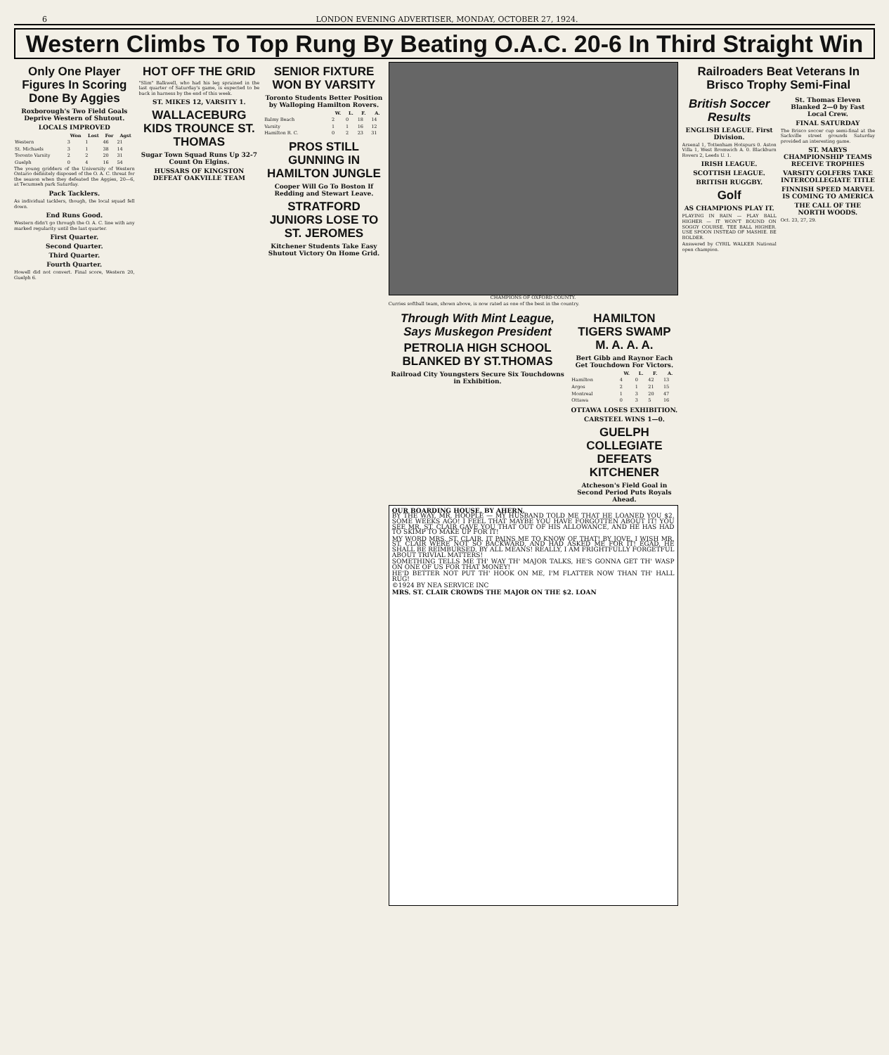6 LONDON EVENING ADVERTISER, MONDAY, OCTOBER 27, 1924.
Western Climbs To Top Rung By Beating O.A.C. 20-6 In Third Straight Win
Only One Player Figures In Scoring Done By Aggies
Roxborough's Two Field Goals Deprive Western of Shutout.
LOCALS IMPROVED
| | Won | Lost | For | Agst |
| --- | --- | --- | --- | --- |
| Western | 3 | 1 | 46 | 21 |
| St. Michaels | 3 | 1 | 38 | 14 |
| Toronto Varsity | 2 | 2 | 20 | 31 |
| Guelph | 0 | 4 | 16 | 54 |
The young gridders of the University of Western Ontario definitely disposed of the O. A. C. threat for the season when they defeated the Aggies, 20—6, at Tecumseh park Saturday.
Pack Tacklers.
As individual tacklers, though, the local squad fell down.
End Runs Good.
Western didn't go through the O. A. C. line with any marked regularity until the last quarter.
First Quarter.
Second Quarter.
Third Quarter.
Fourth Quarter.
Howell did not convert. Final score, Western 20, Guelph 6.
HOT OFF THE GRID
"Slim" Balkwell, who had his leg sprained in the last quarter of Saturday's game, is expected to be back in harness by the end of this week.
ST. MIKES 12, VARSITY 1.
WALLACEBURG KIDS TROUNCE ST. THOMAS
Sugar Town Squad Runs Up 32-7 Count On Elgins.
HUSSARS OF KINGSTON DEFEAT OAKVILLE TEAM
SENIOR FIXTURE WON BY VARSITY
Toronto Students Better Position by Walloping Hamilton Rovers.
| | W. | L. | F. | A. |
| --- | --- | --- | --- | --- |
| Balmy Beach | 2 | 0 | 18 | 14 |
| Varsity | 1 | 1 | 16 | 12 |
| Hamilton R. C. | 0 | 2 | 23 | 31 |
PROS STILL GUNNING IN HAMILTON JUNGLE
Cooper Will Go To Boston If Redding and Stewart Leave.
STRATFORD JUNIORS LOSE TO ST. JEROMES
Kitchener Students Take Easy Shutout Victory On Home Grid.
CHAMPIONS OF OXFORD COUNTY.
Curries softball team, shown above, is now rated as one of the best in the country.
Through With Mint League, Says Muskegon President
PETROLIA HIGH SCHOOL BLANKED BY ST.THOMAS
Railroad City Youngsters Secure Six Touchdowns in Exhibition.
HAMILTON TIGERS SWAMP M. A. A. A.
Bert Gibb and Raynor Each Get Touchdown For Victors.
| | W. | L. | F. | A. |
| --- | --- | --- | --- | --- |
| Hamilton | 4 | 0 | 42 | 13 |
| Argos | 2 | 1 | 21 | 15 |
| Montreal | 1 | 3 | 20 | 47 |
| Ottawa | 0 | 3 | 5 | 16 |
OTTAWA LOSES EXHIBITION.
CARSTEEL WINS 1—0.
GUELPH COLLEGIATE DEFEATS KITCHENER
Atcheson's Field Goal in Second Period Puts Royals Ahead.
OUR BOARDING HOUSE. BY AHERN.
BY THE WAY, MR. HOOPLE — MY HUSBAND TOLD ME THAT HE LOANED YOU $2. SOME WEEKS AGO! I FEEL THAT MAYBE YOU HAVE FORGOTTEN ABOUT IT! YOU SEE MR. ST. CLAIR GAVE YOU THAT OUT OF HIS ALLOWANCE, AND HE HAS HAD TO SKIMP TO MAKE UP FOR IT!
MY WORD MRS. ST. CLAIR, IT PAINS ME TO KNOW OF THAT! BY JOVE, I WISH MR. ST. CLAIR WERE NOT SO BACKWARD, AND HAD ASKED ME FOR IT! EGAD, HE SHALL BE REIMBURSED, BY ALL MEANS! REALLY, I AM FRIGHTFULLY FORGETFUL ABOUT TRIVIAL MATTERS!
SOMETHING TELLS ME TH' WAY TH' MAJOR TALKS, HE'S GONNA GET TH' WASP ON ONE OF US FOR THAT MONEY!
HE'D BETTER NOT PUT TH' HOOK ON ME, I'M FLATTER NOW THAN TH' HALL RUG!
©1924 BY NEA SERVICE INC
MRS. ST. CLAIR CROWDS THE MAJOR ON THE $2. LOAN
Railroaders Beat Veterans In Brisco Trophy Semi-Final
British Soccer Results
ENGLISH LEAGUE. First Division.
Arsenal 1, Tottenham Hotspurs 0. Aston Villa 1, West Bromwich A. 0. Blackburn Rovers 2, Leeds U. 1.
IRISH LEAGUE.
SCOTTISH LEAGUE.
BRITISH RUGGBY.
Golf
AS CHAMPIONS PLAY IT.
PLAYING IN RAIN — PLAY BALL HIGHER — IT WON'T BOUND ON SOGGY COURSE. TEE BALL HIGHER. USE SPOON INSTEAD OF MASHIE. BE BOLDER.
Answered by CYRIL WALKER National open champion.
St. Thomas Eleven Blanked 2—0 by Fast Local Crew.
FINAL SATURDAY
The Brisco soccer cup semi-final at the Sackville street grounds Saturday provided an interesting game.
ST. MARYS CHAMPIONSHIP TEAMS RECEIVE TROPHIES
VARSITY GOLFERS TAKE INTERCOLLEGIATE TITLE
FINNISH SPEED MARVEL IS COMING TO AMERICA
THE CALL OF THE NORTH WOODS.
Oct. 23, 27, 29.